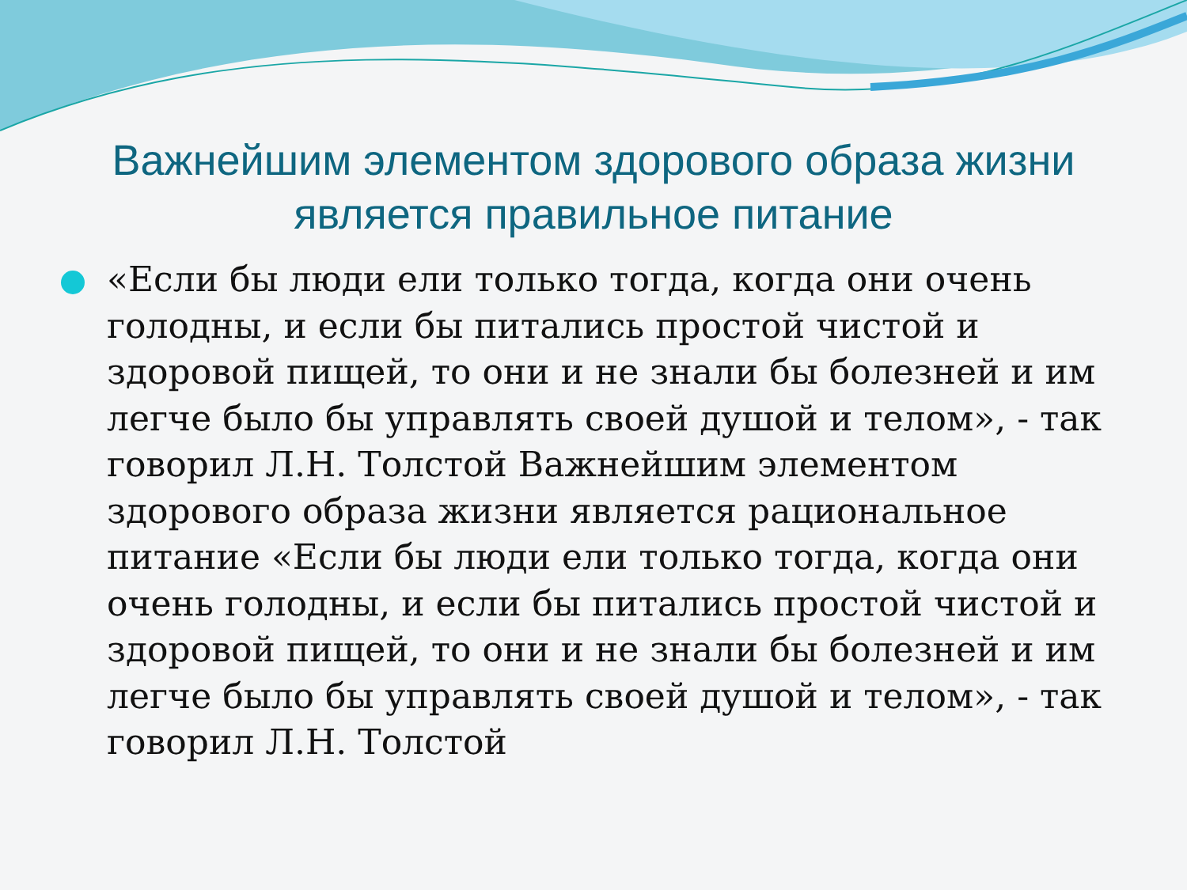Важнейшим элементом здорового образа жизни является правильное питание
«Если бы люди ели только тогда, когда они очень голодны, и если бы питались простой чистой и здоровой пищей, то они и не знали бы болезней и им легче было бы управлять своей душой и телом», - так говорил Л.Н. Толстой Важнейшим элементом здорового образа жизни является рациональное питание «Если бы люди ели только тогда, когда они очень голодны, и если бы питались простой чистой и здоровой пищей, то они и не знали бы болезней и им легче было бы управлять своей душой и телом», - так говорил Л.Н. Толстой